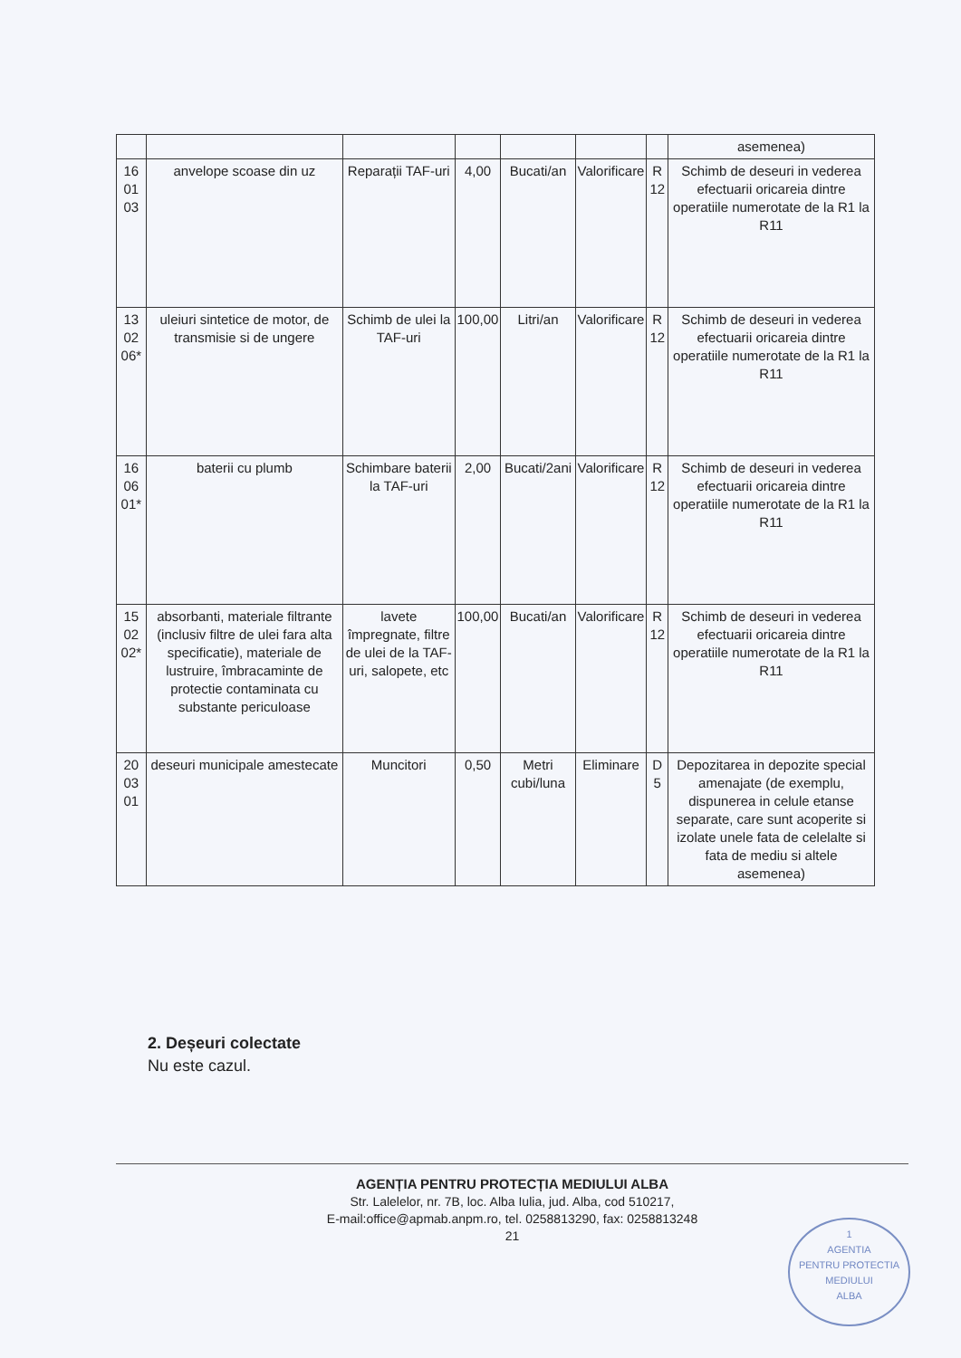| | | | | | | | asemenea) |
| 16 01 03 | anvelope scoase din uz | Reparații TAF-uri | 4,00 | Bucati/an | Valorificare | R 12 | Schimb de deseuri in vederea efectuarii oricareia dintre operatiile numerotate de la R1 la R11 |
| 13 02 06* | uleiuri sintetice de motor, de transmisie si de ungere | Schimb de ulei la TAF-uri | 100,00 | Litri/an | Valorificare | R 12 | Schimb de deseuri in vederea efectuarii oricareia dintre operatiile numerotate de la R1 la R11 |
| 16 06 01* | baterii cu plumb | Schimbare baterii la TAF-uri | 2,00 | Bucati/2ani | Valorificare | R 12 | Schimb de deseuri in vederea efectuarii oricareia dintre operatiile numerotate de la R1 la R11 |
| 15 02 02* | absorbanti, materiale filtrante (inclusiv filtre de ulei fara alta specificatie), materiale de lustruire, îmbracaminte de protectie contaminata cu substante periculoase | lavete împregnate, filtre de ulei de la TAF-uri, salopete, etc | 100,00 | Bucati/an | Valorificare | R 12 | Schimb de deseuri in vederea efectuarii oricareia dintre operatiile numerotate de la R1 la R11 |
| 20 03 01 | deseuri municipale amestecate | Muncitori | 0,50 | Metri cubi/luna | Eliminare | D 5 | Depozitarea in depozite special amenajate (de exemplu, dispunerea in celule etanse separate, care sunt acoperite si izolate unele fata de celelalte si fata de mediu si altele asemenea) |
2. Deșeuri colectate
Nu este cazul.
AGENȚIA PENTRU PROTECȚIA MEDIULUI ALBA
Str. Lalelelor, nr. 7B, loc. Alba Iulia, jud. Alba, cod 510217,
E-mail:office@apmab.anpm.ro, tel. 0258813290, fax: 0258813248
21
1
AGENTIA
PENTRU PROTECTIA
MEDIULUI
ALBA